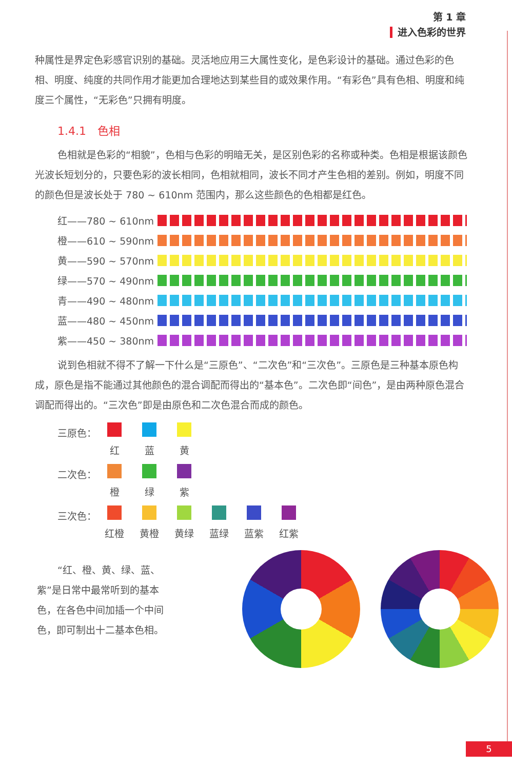第 1 章
进入色彩的世界
种属性是界定色彩感官识别的基础。灵活地应用三大属性变化，是色彩设计的基础。通过色彩的色相、明度、纯度的共同作用才能更加合理地达到某些目的或效果作用。“有彩色”具有色相、明度和纯度三个属性，“无彩色”只拥有明度。
1.4.1　色相
色相就是色彩的“相貌”，色相与色彩的明暗无关，是区别色彩的名称或种类。色相是根据该颜色光波长短划分的，只要色彩的波长相同，色相就相同，波长不同才产生色相的差别。例如，明度不同的颜色但是波长处于 780 ~ 610nm 范围内，那么这些颜色的色相都是红色。
红——780 ~ 610nm
橙——610 ~ 590nm
黄——590 ~ 570nm
绿——570 ~ 490nm
青——490 ~ 480nm
蓝——480 ~ 450nm
紫——450 ~ 380nm
说到色相就不得不了解一下什么是“三原色”、“二次色”和“三次色”。三原色是三种基本原色构成，原色是指不能通过其他颜色的混合调配而得出的“基本色”。二次色即“间色”，是由两种原色混合调配而得出的。“三次色”即是由原色和二次色混合而成的颜色。
三原色： 红 蓝 黄
二次色： 橙 绿 紫
三次色： 红橙 黄橙 黄绿 蓝绿 蓝紫 红紫
“红、橙、黄、绿、蓝、紫”是日常中最常听到的基本色，在各色中间加插一个中间色，即可制出十二基本色相。
红 橙 黄 绿 蓝 紫 红橙 黄橙 黄绿 蓝绿 蓝紫 红紫
5